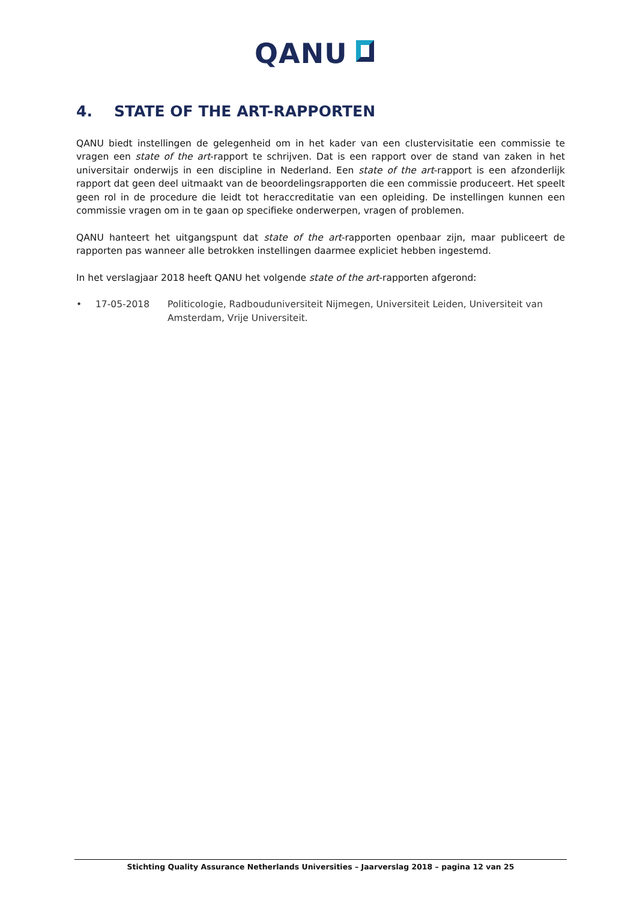QANU
4. STATE OF THE ART-RAPPORTEN
QANU biedt instellingen de gelegenheid om in het kader van een clustervisitatie een commissie te vragen een state of the art-rapport te schrijven. Dat is een rapport over de stand van zaken in het universitair onderwijs in een discipline in Nederland. Een state of the art-rapport is een afzonderlijk rapport dat geen deel uitmaakt van de beoordelingsrapporten die een commissie produceert. Het speelt geen rol in de procedure die leidt tot heraccreditatie van een opleiding. De instellingen kunnen een commissie vragen om in te gaan op specifieke onderwerpen, vragen of problemen.
QANU hanteert het uitgangspunt dat state of the art-rapporten openbaar zijn, maar publiceert de rapporten pas wanneer alle betrokken instellingen daarmee expliciet hebben ingestemd.
In het verslagjaar 2018 heeft QANU het volgende state of the art-rapporten afgerond:
• 17-05-2018 Politicologie, Radbouduniversiteit Nijmegen, Universiteit Leiden, Universiteit van Amsterdam, Vrije Universiteit.
Stichting Quality Assurance Netherlands Universities – Jaarverslag 2018 – pagina 12 van 25